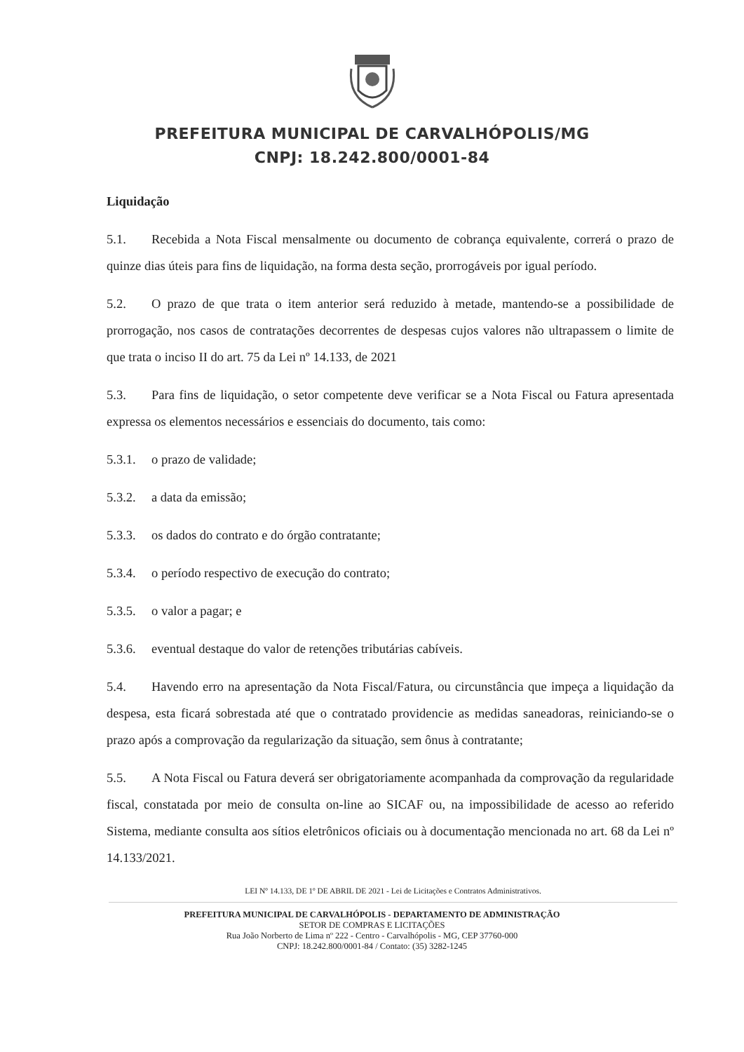PREFEITURA MUNICIPAL DE CARVALHÓPOLIS/MG
CNPJ: 18.242.800/0001-84
Liquidação
5.1. Recebida a Nota Fiscal mensalmente ou documento de cobrança equivalente, correrá o prazo de quinze dias úteis para fins de liquidação, na forma desta seção, prorrogáveis por igual período.
5.2. O prazo de que trata o item anterior será reduzido à metade, mantendo-se a possibilidade de prorrogação, nos casos de contratações decorrentes de despesas cujos valores não ultrapassem o limite de que trata o inciso II do art. 75 da Lei nº 14.133, de 2021
5.3. Para fins de liquidação, o setor competente deve verificar se a Nota Fiscal ou Fatura apresentada expressa os elementos necessários e essenciais do documento, tais como:
5.3.1. o prazo de validade;
5.3.2. a data da emissão;
5.3.3. os dados do contrato e do órgão contratante;
5.3.4. o período respectivo de execução do contrato;
5.3.5. o valor a pagar; e
5.3.6. eventual destaque do valor de retenções tributárias cabíveis.
5.4. Havendo erro na apresentação da Nota Fiscal/Fatura, ou circunstância que impeça a liquidação da despesa, esta ficará sobrestada até que o contratado providencie as medidas saneadoras, reiniciando-se o prazo após a comprovação da regularização da situação, sem ônus à contratante;
5.5. A Nota Fiscal ou Fatura deverá ser obrigatoriamente acompanhada da comprovação da regularidade fiscal, constatada por meio de consulta on-line ao SICAF ou, na impossibilidade de acesso ao referido Sistema, mediante consulta aos sítios eletrônicos oficiais ou à documentação mencionada no art. 68 da Lei nº 14.133/2021.
LEI Nº 14.133, DE 1º DE ABRIL DE 2021 - Lei de Licitações e Contratos Administrativos.
PREFEITURA MUNICIPAL DE CARVALHÓPOLIS - DEPARTAMENTO DE ADMINISTRAÇÃO
SETOR DE COMPRAS E LICITAÇÕES
Rua João Norberto de Lima nº 222 - Centro - Carvalhópolis - MG, CEP 37760-000
CNPJ: 18.242.800/0001-84 / Contato: (35) 3282-1245